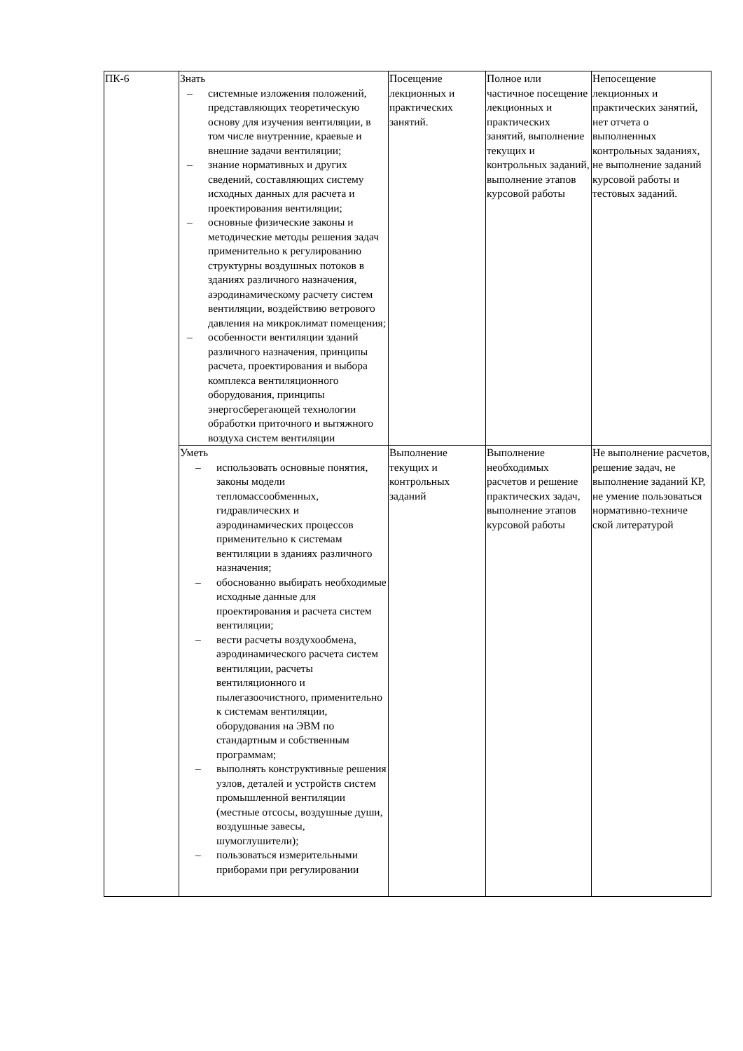| ПК-6 | Знать – системные изложения положений, представляющих теоретическую основу для изучения вентиляции, в том числе внутренние, краевые и внешние задачи вентиляции; – знание нормативных и других сведений, составляющих систему исходных данных для расчета и проектирования вентиляции; – основные физические законы и методические методы решения задач применительно к регулированию структурны воздушных потоков в зданиях различного назначения, аэродинамическому расчету систем вентиляции, воздействию ветрового давления на микроклимат помещения; – особенности вентиляции зданий различного назначения, принципы расчета, проектирования и выбора комплекса вентиляционного оборудования, принципы энергосберегающей технологии обработки приточного и вытяжного воздуха систем вентиляции | Посещение лекционных и практических занятий. | Полное или частичное посещение лекционных и практических занятий, выполнение текущих и контрольных заданий, выполнение этапов курсовой работы | Непосещение лекционных и практических занятий, нет отчета о выполненных контрольных заданиях, не выполнение заданий курсовой работы и тестовых заданий. |
| | Уметь – использовать основные понятия, законы модели тепломассообменных, гидравлических и аэродинамических процессов применительно к системам вентиляции в зданиях различного назначения; – обоснованно выбирать необходимые исходные данные для проектирования и расчета систем вентиляции; – вести расчеты воздухообмена, аэродинамического расчета систем вентиляции, расчеты вентиляционного и пылегазоочистного, применительно к системам вентиляции, оборудования на ЭВМ по стандартным и собственным программам; – выполнять конструктивные решения узлов, деталей и устройств систем промышленной вентиляции (местные отсосы, воздушные души, воздушные завесы, шумоглушители); – пользоваться измерительными приборами при регулировании | Выполнение текущих и контрольных заданий | Выполнение необходимых расчетов и решение практических задач, выполнение этапов курсовой работы | Не выполнение расчетов, решение задач, не выполнение заданий КР, не умение пользоваться нормативно-техниче ской литературой |